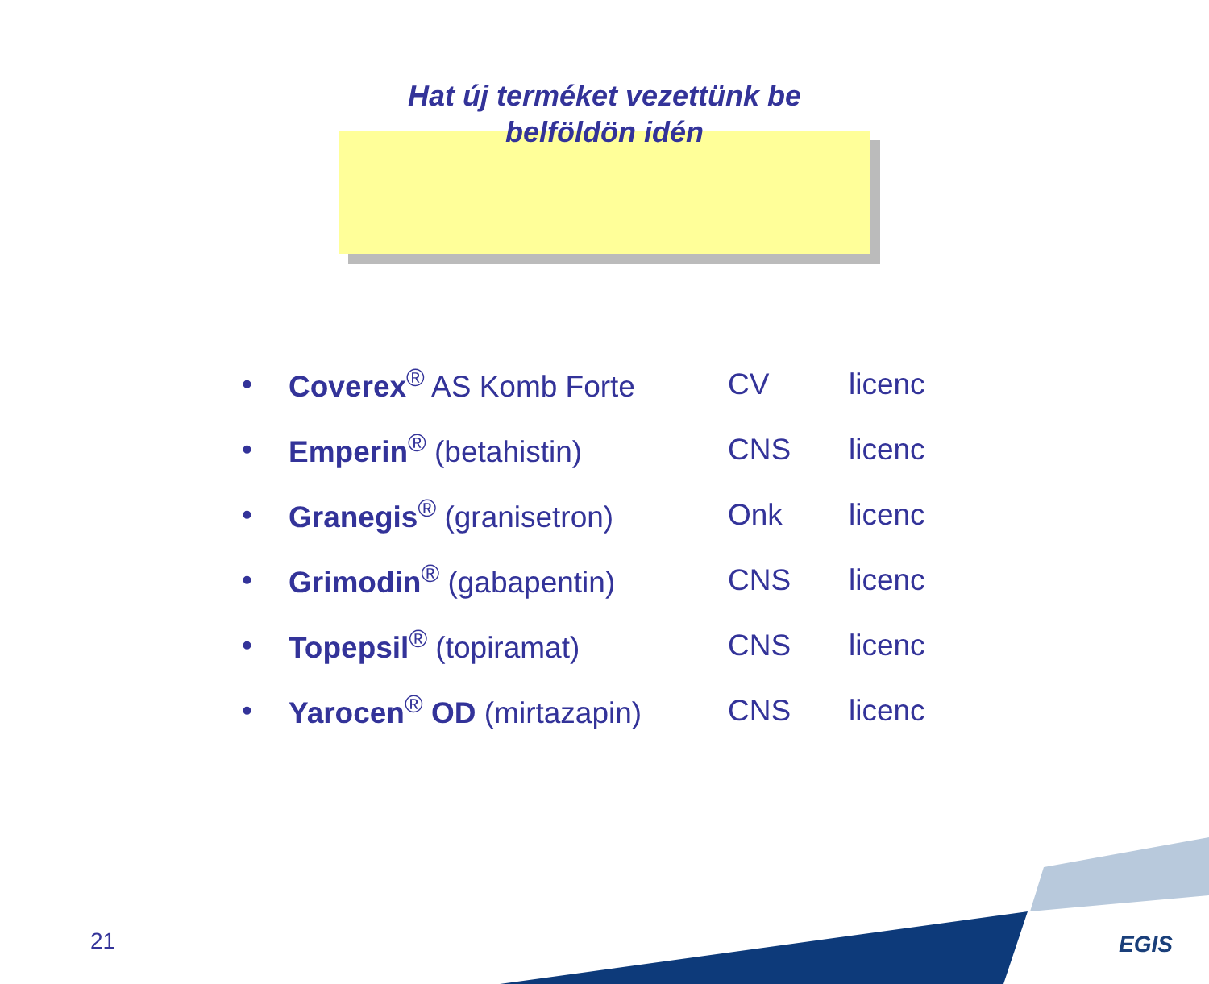Hat új terméket vezettünk be
belföldön idén
| • | Coverex<sup>®</sup> AS Komb Forte | CV | licenc |
| • | Emperin<sup>®</sup> (betahistin) | CNS | licenc |
| • | Granegis<sup>®</sup> (granisetron) | Onk | licenc |
| • | Grimodin<sup>®</sup> (gabapentin) | CNS | licenc |
| • | Topepsil<sup>®</sup> (topiramat) | CNS | licenc |
| • | Yarocen<sup>®</sup> OD (mirtazapin) | CNS | licenc |
21 EGIS